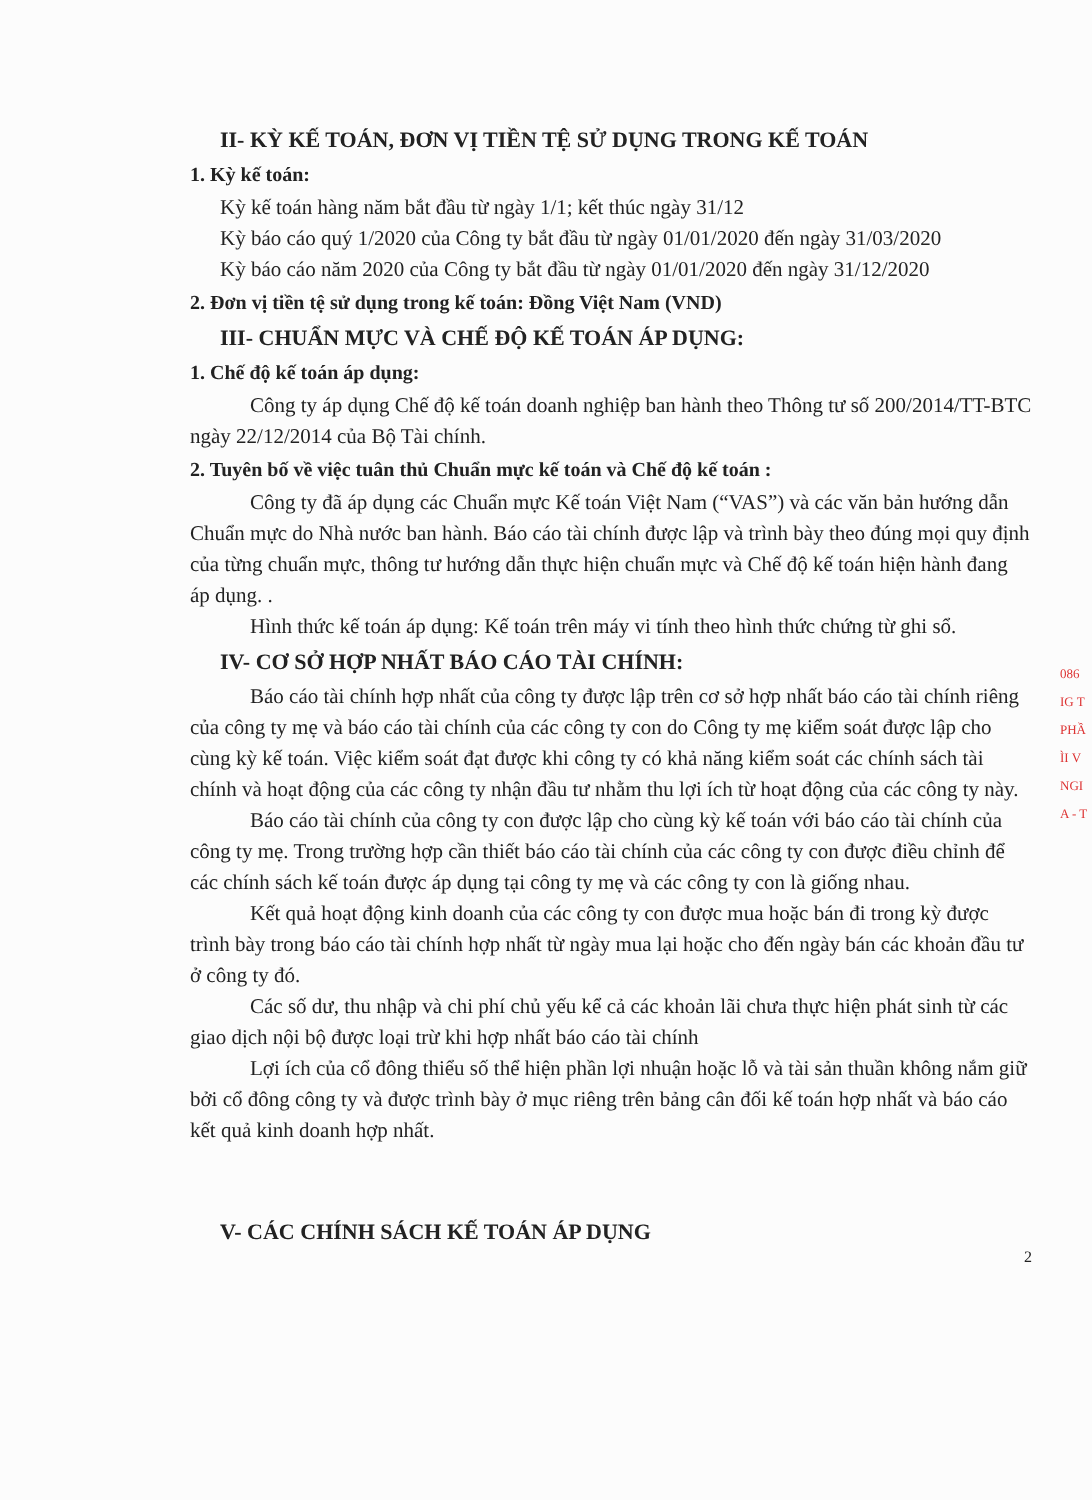II- KỲ KẾ TOÁN, ĐƠN VỊ TIỀN TỆ SỬ DỤNG TRONG KẾ TOÁN
1. Kỳ kế toán:
Kỳ kế toán hàng năm bắt đầu từ ngày 1/1; kết thúc ngày 31/12
Kỳ báo cáo quý 1/2020 của Công ty bắt đầu từ ngày 01/01/2020 đến ngày 31/03/2020
Kỳ báo cáo năm 2020 của Công ty bắt đầu từ ngày 01/01/2020 đến ngày 31/12/2020
2. Đơn vị tiền tệ sử dụng trong kế toán: Đồng Việt Nam (VND)
III- CHUẨN MỰC VÀ CHẾ ĐỘ KẾ TOÁN ÁP DỤNG:
1. Chế độ kế toán áp dụng:
Công ty áp dụng Chế độ kế toán doanh nghiệp ban hành theo Thông tư số 200/2014/TT-BTC ngày 22/12/2014 của Bộ Tài chính.
2. Tuyên bố về việc tuân thủ Chuẩn mực kế toán và Chế độ kế toán :
Công ty đã áp dụng các Chuẩn mực Kế toán Việt Nam (“VAS”) và các văn bản hướng dẫn Chuẩn mực do Nhà nước ban hành. Báo cáo tài chính được lập và trình bày theo đúng mọi quy định của từng chuẩn mực, thông tư hướng dẫn thực hiện chuẩn mực và Chế độ kế toán hiện hành đang áp dụng. .
Hình thức kế toán áp dụng: Kế toán trên máy vi tính theo hình thức chứng từ ghi sổ.
IV- CƠ SỞ HỢP NHẤT BÁO CÁO TÀI CHÍNH:
Báo cáo tài chính hợp nhất của công ty được lập trên cơ sở hợp nhất báo cáo tài chính riêng của công ty mẹ và báo cáo tài chính của các công ty con do Công ty mẹ kiểm soát được lập cho cùng kỳ kế toán. Việc kiểm soát đạt được khi công ty có khả năng kiểm soát các chính sách tài chính và hoạt động của các công ty nhận đầu tư nhằm thu lợi ích từ hoạt động của các công ty này.
Báo cáo tài chính của công ty con được lập cho cùng kỳ kế toán với báo cáo tài chính của công ty mẹ. Trong trường hợp cần thiết báo cáo tài chính của các công ty con được điều chỉnh để các chính sách kế toán được áp dụng tại công ty mẹ và các công ty con là giống nhau.
Kết quả hoạt động kinh doanh của các công ty con được mua hoặc bán đi trong kỳ được trình bày trong báo cáo tài chính hợp nhất từ ngày mua lại hoặc cho đến ngày bán các khoản đầu tư ở công ty đó.
Các số dư, thu nhập và chi phí chủ yếu kể cả các khoản lãi chưa thực hiện phát sinh từ các giao dịch nội bộ được loại trừ khi hợp nhất báo cáo tài chính
Lợi ích của cổ đông thiểu số thể hiện phần lợi nhuận hoặc lỗ và tài sản thuần không nắm giữ bởi cổ đông công ty và được trình bày ở mục riêng trên bảng cân đối kế toán hợp nhất và báo cáo kết quả kinh doanh hợp nhất.
V- CÁC CHÍNH SÁCH KẾ TOÁN ÁP DỤNG
2
086
IG T
PHẦ
ÌI V
NGI
A - T